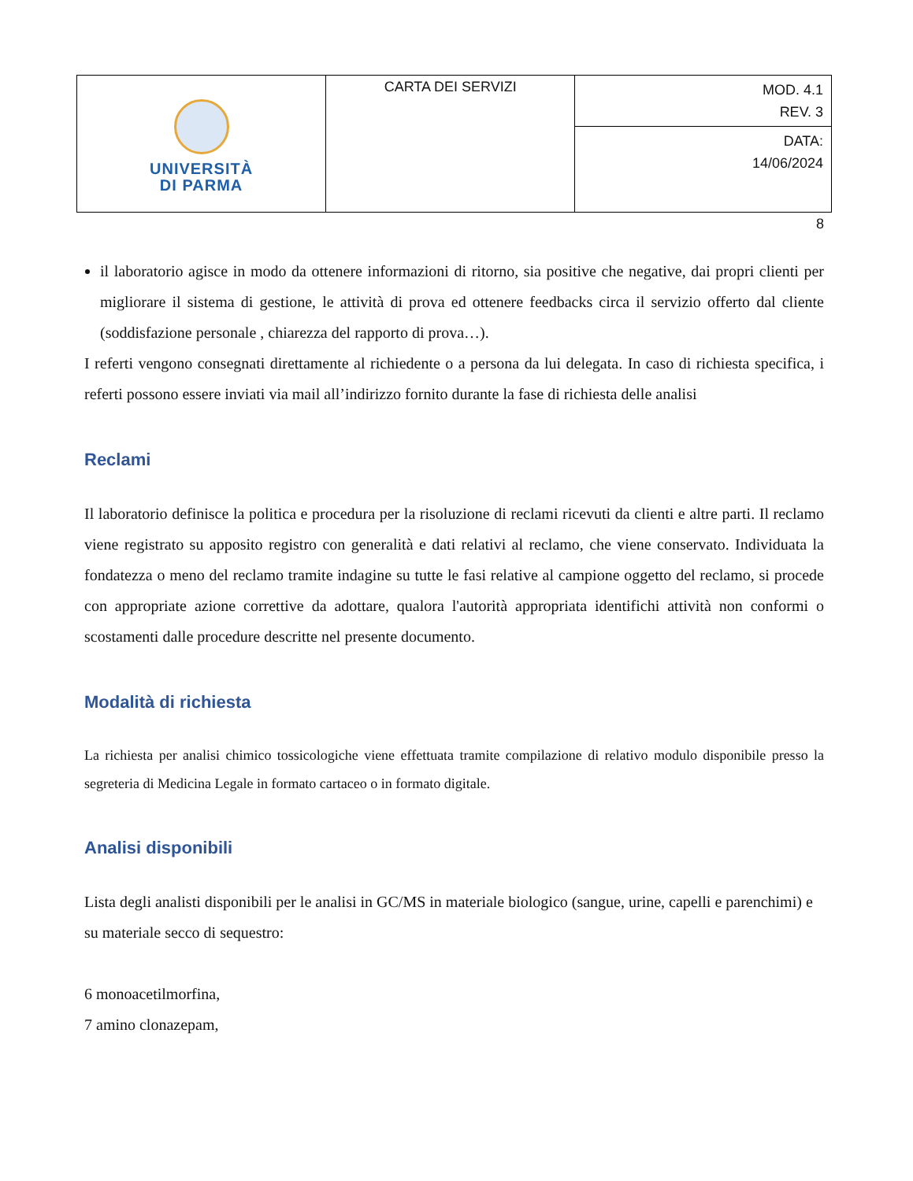| UNIVERSITÀ DI PARMA | CARTA DEI SERVIZI | MOD. 4.1 REV. 3 |
| | | DATA: 14/06/2024 |
8
il laboratorio agisce in modo da ottenere informazioni di ritorno, sia positive che negative, dai propri clienti per migliorare il sistema di gestione, le attività di prova ed ottenere feedbacks circa il servizio offerto dal cliente (soddisfazione personale , chiarezza del rapporto di prova…).
I referti vengono consegnati direttamente al richiedente o a persona da lui delegata. In caso di richiesta specifica, i referti possono essere inviati via mail all’indirizzo fornito durante la fase di richiesta delle analisi
Reclami
Il laboratorio definisce la politica e procedura per la risoluzione di reclami ricevuti da clienti e altre parti. Il reclamo viene registrato su apposito registro con generalità e dati relativi al reclamo, che viene conservato. Individuata la fondatezza o meno del reclamo tramite indagine su tutte le fasi relative al campione oggetto del reclamo, si procede con appropriate azione correttive da adottare, qualora l'autorità appropriata identifichi attività non conformi o scostamenti dalle procedure descritte nel presente documento.
Modalità di richiesta
La richiesta per analisi chimico tossicologiche viene effettuata tramite compilazione di relativo modulo disponibile presso la segreteria di Medicina Legale in formato cartaceo o in formato digitale.
Analisi disponibili
Lista degli analisti disponibili per le analisi in GC/MS in materiale biologico (sangue, urine, capelli e parenchimi) e su materiale secco di sequestro:
6 monoacetilmorfina,
7 amino clonazepam,